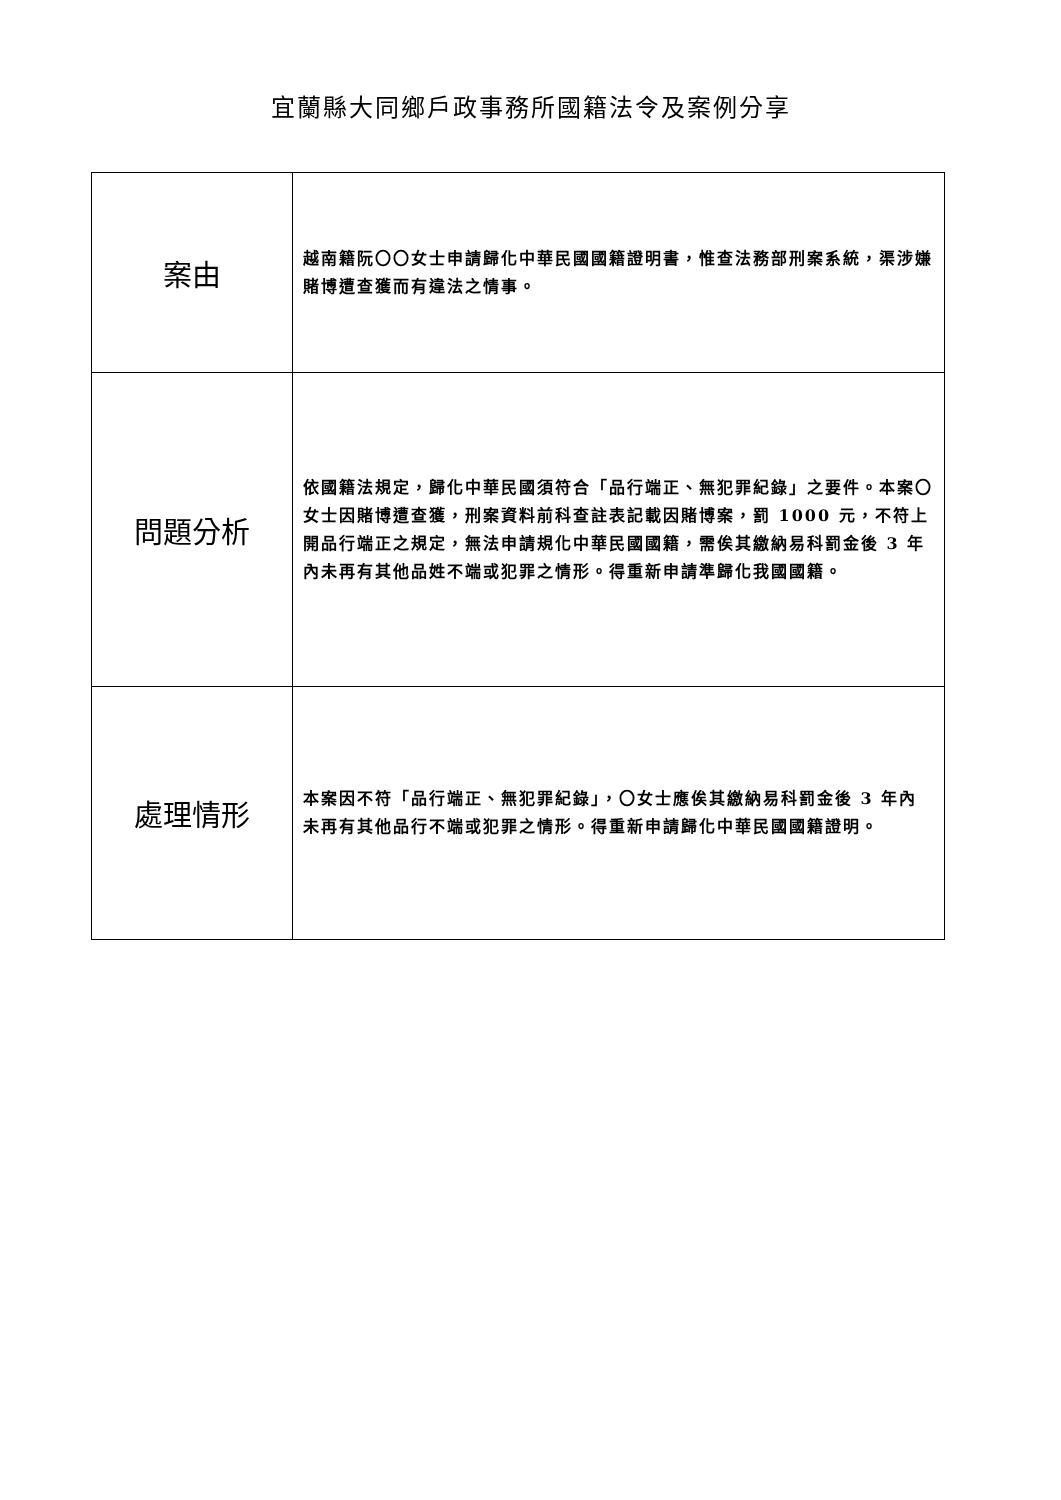宜蘭縣大同鄉戶政事務所國籍法令及案例分享
| 案由 | 越南籍阮〇〇女士申請歸化中華民國國籍證明書，惟查法務部刑案系統，渠涉嫌賭博遭查獲而有違法之情事。 |
| 問題分析 | 依國籍法規定，歸化中華民國須符合「品行端正、無犯罪紀錄」之要件。本案〇女士因賭博遭查獲，刑案資料前科查註表記載因賭博案，罰 1000 元，不符上開品行端正之規定，無法申請規化中華民國國籍，需俟其繳納易科罰金後 3 年內未再有其他品姓不端或犯罪之情形。得重新申請準歸化我國國籍。 |
| 處理情形 | 本案因不符「品行端正、無犯罪紀錄」，〇女士應俟其繳納易科罰金後 3 年內未再有其他品行不端或犯罪之情形。得重新申請歸化中華民國國籍證明。 |